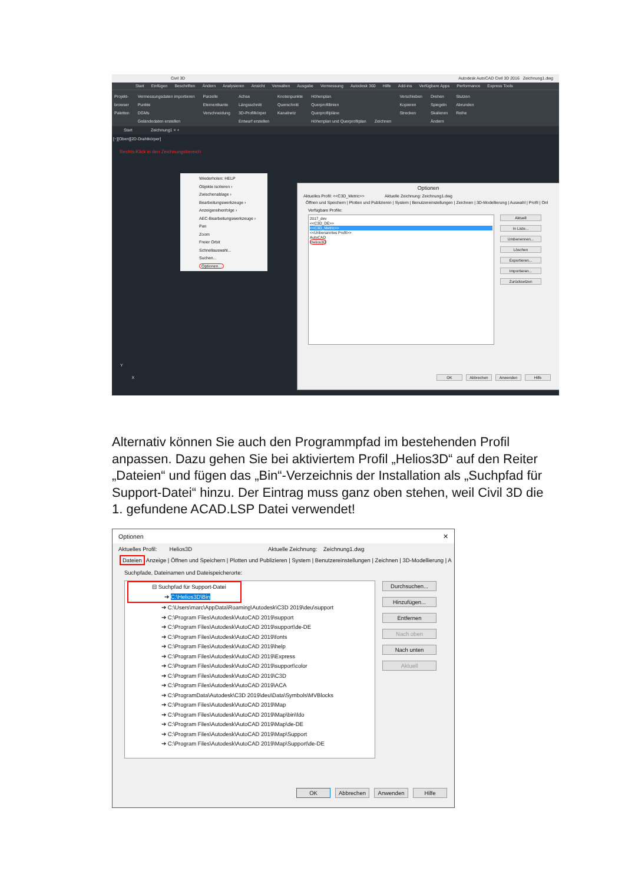Civil 3D Autodesk AutoCAD Civil 3D 2016 Zeichnung1.dwg
Start Einfügen Beschriften Ändern Analysieren Ansicht Verwalten Ausgabe Vermessung Autodesk 360 Hilfe Add-ins Verfügbare Apps Performance Express Tools
Projekt-
browser
Paletten
Vermessungsdaten importieren
Punkte
DGMs
Geländedaten erstellen
Parzelle
Elementkante
Verschneidung
Achse
Längsschnitt
3D-Profilkörper
Entwurf erstellen
Knotenpunkte
Querschnitt
Kanalnetz
Höhenplan
Querprofillinien
Querprofilpläne
Höhenplan und Querprofilplan
Zeichnen Verschieben
Kopieren
Strecken
Drehen
Spiegeln
Skalieren
Ändern
Stutzen
Abrunden
Reihe
Start Zeichnung1 × +
[−][Oben][2D-Drahtkörper]
Rechts-Klick in den Zeichnungsbereich
Wiederholen: HELP
Objekte isolieren ›
Zwischenablage ›
Bearbeitungswerkzeuge ›
Anzeigereihenfolge ›
AEC-Bearbeitungswerkzeuge ›
Pan
Zoom
Freier Orbit
Schnellauswahl...
Suchen...
Optionen...
Optionen
Aktuelles Profil: <<C3D_Metric>> Aktuelle Zeichnung: Zeichnung1.dwg
Öffnen und Speichern | Plotten und Publizieren | System | Benutzereinstellungen | Zeichnen | 3D-Modellierung | Auswahl | Profil | Onl
Verfügbare Profile:
2017_dev
<<C3D_DE>>
<<C3D_Metric>>
<<Unbenanntes Profil>>
AutoCAD
Helios3D
Aktuell
In Liste...
Umbenennen...
Löschen
Exportieren...
Importieren...
Zurücksetzen
OK Abbrechen Anwenden Hilfe
Y
X
Alternativ können Sie auch den Programmpfad im bestehenden Profil anpassen. Dazu gehen Sie bei aktiviertem Profil „Helios3D“ auf den Reiter „Dateien“ und fügen das „Bin“-Verzeichnis der Installation als „Suchpfad für Support-Datei“ hinzu. Der Eintrag muss ganz oben stehen, weil Civil 3D die 1. gefundene ACAD.LSP Datei verwendet!
Optionen ✕
Aktuelles Profil: Helios3D Aktuelle Zeichnung: Zeichnung1.dwg
Dateien Anzeige | Öffnen und Speichern | Plotten und Publizieren | System | Benutzereinstellungen | Zeichnen | 3D-Modellierung | A
Suchpfade, Dateinamen und Dateispeicherorte:
⊟ Suchpfad für Support-Datei
➔ C:\Helios3D\Bin
➔ C:\Users\marc\AppData\Roaming\Autodesk\C3D 2019\deu\support
➔ C:\Program Files\Autodesk\AutoCAD 2019\support
➔ C:\Program Files\Autodesk\AutoCAD 2019\support\de-DE
➔ C:\Program Files\Autodesk\AutoCAD 2019\fonts
➔ C:\Program Files\Autodesk\AutoCAD 2019\help
➔ C:\Program Files\Autodesk\AutoCAD 2019\Express
➔ C:\Program Files\Autodesk\AutoCAD 2019\support\color
➔ C:\Program Files\Autodesk\AutoCAD 2019\C3D
➔ C:\Program Files\Autodesk\AutoCAD 2019\ACA
➔ C:\ProgramData\Autodesk\C3D 2019\deu\Data\Symbols\MVBlocks
➔ C:\Program Files\Autodesk\AutoCAD 2019\Map
➔ C:\Program Files\Autodesk\AutoCAD 2019\Map\bin\fdo
➔ C:\Program Files\Autodesk\AutoCAD 2019\Map\de-DE
➔ C:\Program Files\Autodesk\AutoCAD 2019\Map\Support
➔ C:\Program Files\Autodesk\AutoCAD 2019\Map\Support\de-DE
Durchsuchen...
Hinzufügen...
Entfernen
Nach oben
Nach unten
Aktuell
OK Abbrechen Anwenden Hilfe